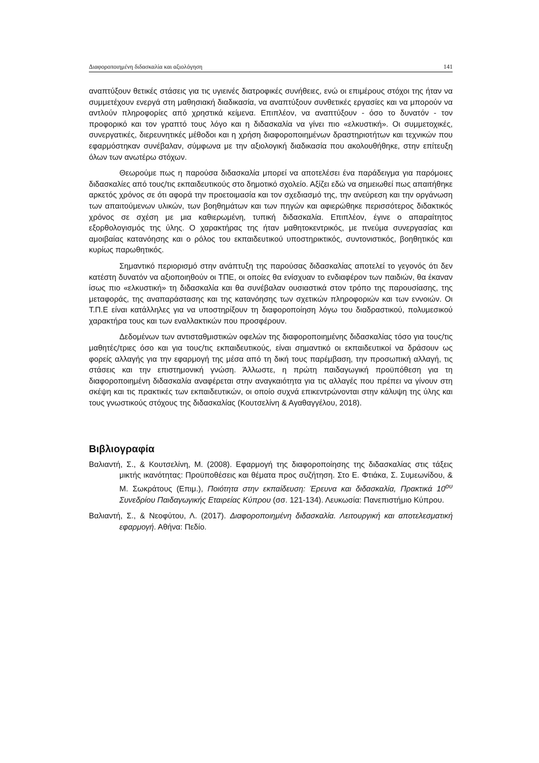Διαφοροποιημένη διδασκαλία και αξιολόγηση 141
αναπτύξουν θετικές στάσεις για τις υγιεινές διατροφικές συνήθειες, ενώ οι επιμέρους στόχοι της ήταν να συμμετέχουν ενεργά στη μαθησιακή διαδικασία, να αναπτύξουν συνθετικές εργασίες και να μπορούν να αντλούν πληροφορίες από χρηστικά κείμενα. Επιπλέον, να αναπτύξουν - όσο το δυνατόν - τον προφορικό και τον γραπτό τους λόγο και η διδασκαλία να γίνει πιο «ελκυστική». Οι συμμετοχικές, συνεργατικές, διερευνητικές μέθοδοι και η χρήση διαφοροποιημένων δραστηριοτήτων και τεχνικών που εφαρμόστηκαν συνέβαλαν, σύμφωνα με την αξιολογική διαδικασία που ακολουθήθηκε, στην επίτευξη όλων των ανωτέρω στόχων.
Θεωρούμε πως η παρούσα διδασκαλία μπορεί να αποτελέσει ένα παράδειγμα για παρόμοιες διδασκαλίες από τους/τις εκπαιδευτικούς στο δημοτικό σχολείο. Αξίζει εδώ να σημειωθεί πως απαιτήθηκε αρκετός χρόνος σε ότι αφορά την προετοιμασία και τον σχεδιασμό της, την ανεύρεση και την οργάνωση των απαιτούμενων υλικών, των βοηθημάτων και των πηγών και αφιερώθηκε περισσότερος διδακτικός χρόνος σε σχέση με μια καθιερωμένη, τυπική διδασκαλία. Επιπλέον, έγινε ο απαραίτητος εξορθολογισμός της ύλης. Ο χαρακτήρας της ήταν μαθητοκεντρικός, με πνεύμα συνεργασίας και αμοιβαίας κατανόησης και ο ρόλος του εκπαιδευτικού υποστηρικτικός, συντονιστικός, βοηθητικός και κυρίως παρωθητικός.
Σημαντικό περιορισμό στην ανάπτυξη της παρούσας διδασκαλίας αποτελεί το γεγονός ότι δεν κατέστη δυνατόν να αξιοποιηθούν οι ΤΠΕ, οι οποίες θα ενίσχυαν το ενδιαφέρον των παιδιών, θα έκαναν ίσως πιο «ελκυστική» τη διδασκαλία και θα συνέβαλαν ουσιαστικά στον τρόπο της παρουσίασης, της μεταφοράς, της αναπαράστασης και της κατανόησης των σχετικών πληροφοριών και των εννοιών. Οι Τ.Π.Ε είναι κατάλληλες για να υποστηρίξουν τη διαφοροποίηση λόγω του διαδραστικού, πολυμεσικού χαρακτήρα τους και των εναλλακτικών που προσφέρουν.
Δεδομένων των αντισταθμιστικών οφελών της διαφοροποιημένης διδασκαλίας τόσο για τους/τις μαθητές/τριες όσο και για τους/τις εκπαιδευτικούς, είναι σημαντικό οι εκπαιδευτικοί να δράσουν ως φορείς αλλαγής για την εφαρμογή της μέσα από τη δική τους παρέμβαση, την προσωπική αλλαγή, τις στάσεις και την επιστημονική γνώση. Άλλωστε, η πρώτη παιδαγωγική προϋπόθεση για τη διαφοροποιημένη διδασκαλία αναφέρεται στην αναγκαιότητα για τις αλλαγές που πρέπει να γίνουν στη σκέψη και τις πρακτικές των εκπαιδευτικών, οι οποίο συχνά επικεντρώνονται στην κάλυψη της ύλης και τους γνωστικούς στόχους της διδασκαλίας (Κουτσελίνη & Αγαθαγγέλου, 2018).
Βιβλιογραφία
Βαλιαντή, Σ., & Κουτσελίνη, Μ. (2008). Εφαρμογή της διαφοροποίησης της διδασκαλίας στις τάξεις μικτής ικανότητας: Προϋποθέσεις και θέματα προς συζήτηση. Στο Ε. Φτιάκα, Σ. Συμεωνίδου, & Μ. Σωκράτους (Επιμ.), Ποιότητα στην εκπαίδευση: Έρευνα και διδασκαλία, Πρακτικά 10<sup>ου</sup> Συνεδρίου Παιδαγωγικής Εταιρείας Κύπρου (σσ. 121-134). Λευκωσία: Πανεπιστήμιο Κύπρου.
Βαλιαντή, Σ., & Νεοφύτου, Λ. (2017). Διαφοροποιημένη διδασκαλία. Λειτουργική και αποτελεσματική εφαρμογή. Αθήνα: Πεδίο.